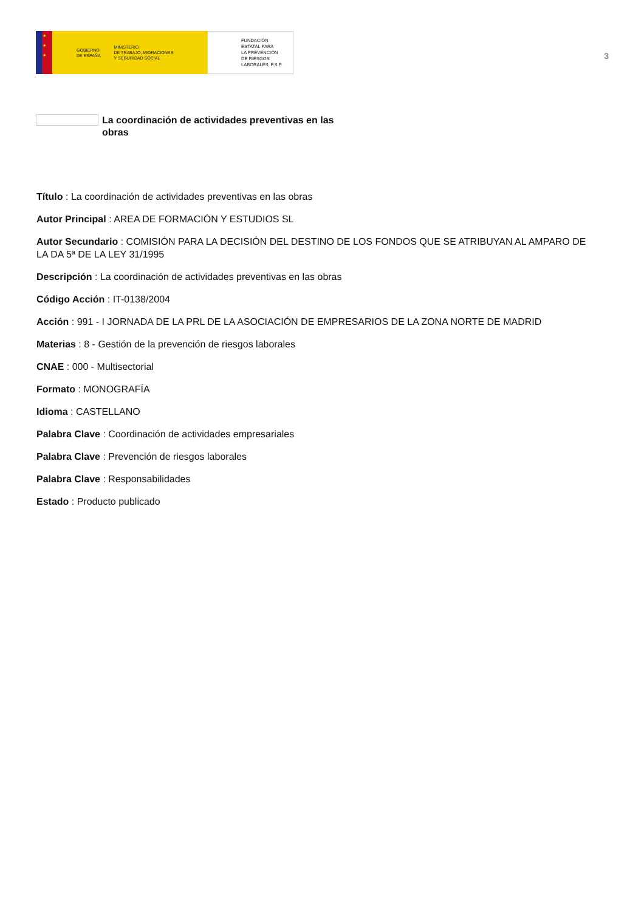★
★
★
GOBIERNO
DE ESPAÑA MINISTERIO
DE TRABAJO, MIGRACIONES
Y SEGURIDAD SOCIAL
FUNDACIÓN
ESTATAL PARA
LA PREVENCIÓN
DE RIESGOS
LABORALES, F.S.P.
3
La coordinación de actividades preventivas en las obras
Título : La coordinación de actividades preventivas en las obras
Autor Principal : AREA DE FORMACIÓN Y ESTUDIOS SL
Autor Secundario : COMISIÓN PARA LA DECISIÓN DEL DESTINO DE LOS FONDOS QUE SE ATRIBUYAN AL AMPARO DE LA DA 5ª DE LA LEY 31/1995
Descripción : La coordinación de actividades preventivas en las obras
Código Acción : IT-0138/2004
Acción : 991 - I JORNADA DE LA PRL DE LA ASOCIACIÓN DE EMPRESARIOS DE LA ZONA NORTE DE MADRID
Materias : 8 - Gestión de la prevención de riesgos laborales
CNAE : 000 - Multisectorial
Formato : MONOGRAFÍA
Idioma : CASTELLANO
Palabra Clave : Coordinación de actividades empresariales
Palabra Clave : Prevención de riesgos laborales
Palabra Clave : Responsabilidades
Estado : Producto publicado